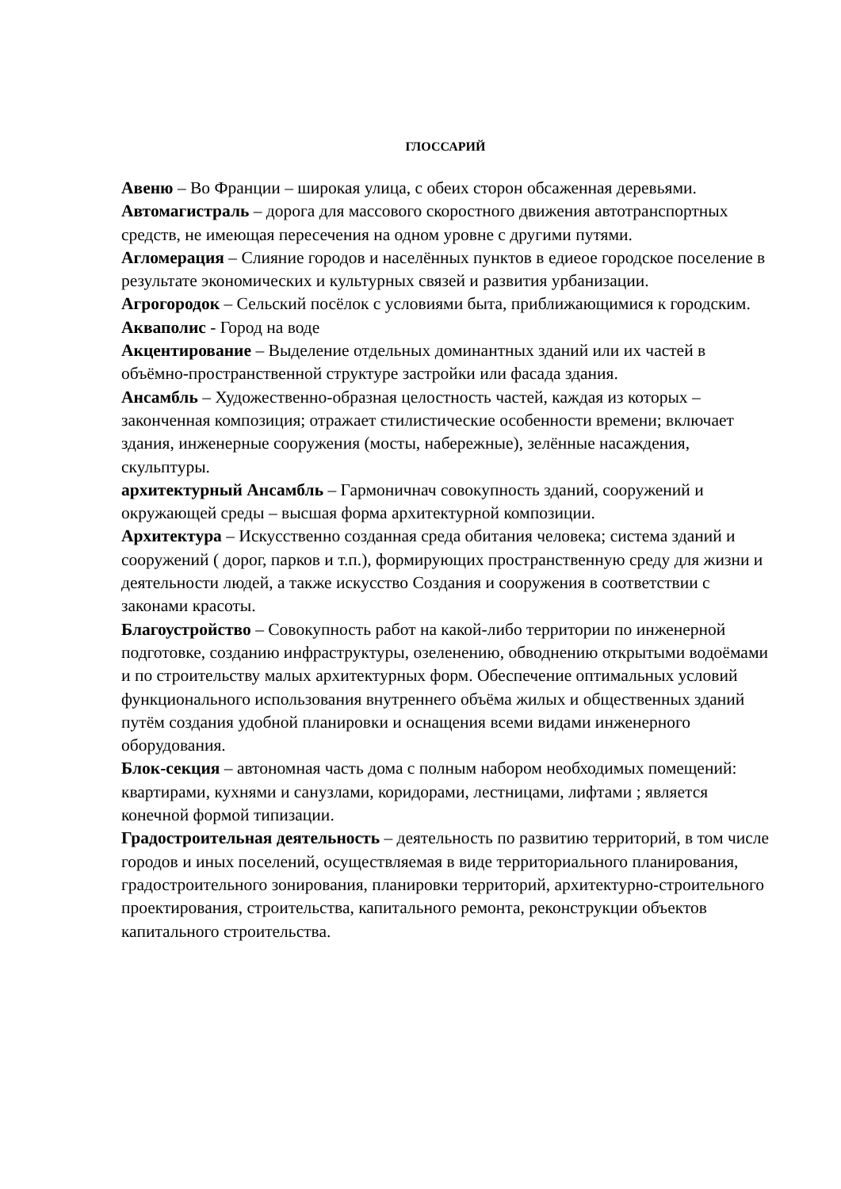ГЛОССАРИЙ
Авеню – Во Франции – широкая улица, с обеих сторон обсаженная деревьями.
Автомагистраль – дорога для массового скоростного движения автотранспортных средств, не имеющая пересечения на одном уровне с другими путями.
Агломерация – Слияние городов и населённых пунктов в едиеое городское поселение в результате экономических и культурных связей и развития урбанизации.
Агрогородок – Сельский посёлок с условиями быта, приближающимися к городским.
Акваполис - Город на воде
Акцентирование – Выделение отдельных доминантных зданий или их частей в объёмно-пространственной структуре застройки или фасада здания.
Ансамбль – Художественно-образная целостность частей, каждая из которых – законченная композиция; отражает стилистические особенности времени; включает здания, инженерные сооружения (мосты, набережные), зелённые насаждения, скульптуры.
архитектурный Ансамбль – Гармоничнач совокупность зданий, сооружений и окружающей среды – высшая форма архитектурной композиции.
Архитектура – Искусственно созданная среда обитания человека; система зданий и сооружений ( дорог, парков и т.п.), формирующих пространственную среду для жизни и деятельности людей, а также искусство Создания и сооружения в соответствии с законами красоты.
Благоустройство – Совокупность работ на какой-либо территории по инженерной подготовке, созданию инфраструктуры, озеленению, обводнению открытыми водоёмами и по строительству малых архитектурных форм. Обеспечение оптимальных условий функционального использования внутреннего объёма жилых и общественных зданий путём создания удобной планировки и оснащения всеми видами инженерного оборудования.
Блок-секция – автономная часть дома с полным набором необходимых помещений: квартирами, кухнями и санузлами, коридорами, лестницами, лифтами ; является конечной формой типизации.
Градостроительная деятельность – деятельность по развитию территорий, в том числе городов и иных поселений, осуществляемая в виде территориального планирования, градостроительного зонирования, планировки территорий, архитектурно-строительного проектирования, строительства, капитального ремонта, реконструкции объектов капитального строительства.